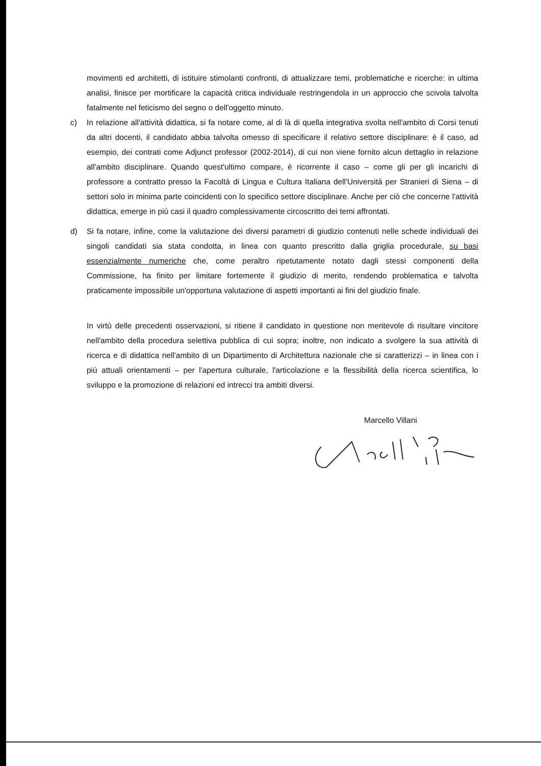movimenti ed architetti, di istituire stimolanti confronti, di attualizzare temi, problematiche e ricerche: in ultima analisi, finisce per mortificare la capacità critica individuale restringendola in un approccio che scivola talvolta fatalmente nel feticismo del segno o dell'oggetto minuto.
c) In relazione all'attività didattica, si fa notare come, al di là di quella integrativa svolta nell'ambito di Corsi tenuti da altri docenti, il candidato abbia talvolta omesso di specificare il relativo settore disciplinare: è il caso, ad esempio, dei contrati come Adjunct professor (2002-2014), di cui non viene fornito alcun dettaglio in relazione all'ambito disciplinare. Quando quest'ultimo compare, è ricorrente il caso – come gli per gli incarichi di professore a contratto presso la Facoltà di Lingua e Cultura Italiana dell'Università per Stranieri di Siena – di settori solo in minima parte coincidenti con lo specifico settore disciplinare. Anche per ciò che concerne l'attività didattica, emerge in più casi il quadro complessivamente circoscritto dei temi affrontati.
d) Si fa notare, infine, come la valutazione dei diversi parametri di giudizio contenuti nelle schede individuali dei singoli candidati sia stata condotta, in linea con quanto prescritto dalla griglia procedurale, su basi essenzialmente numeriche che, come peraltro ripetutamente notato dagli stessi componenti della Commissione, ha finito per limitare fortemente il giudizio di merito, rendendo problematica e talvolta praticamente impossibile un'opportuna valutazione di aspetti importanti ai fini del giudizio finale.
In virtù delle precedenti osservazioni, si ritiene il candidato in questione non meritevole di risultare vincitore nell'ambito della procedura selettiva pubblica di cui sopra; inoltre, non indicato a svolgere la sua attività di ricerca e di didattica nell'ambito di un Dipartimento di Architettura nazionale che si caratterizzi – in linea con i più attuali orientamenti – per l'apertura culturale, l'articolazione e la flessibilità della ricerca scientifica, lo sviluppo e la promozione di relazioni ed intrecci tra ambiti diversi.
Marcello Villani